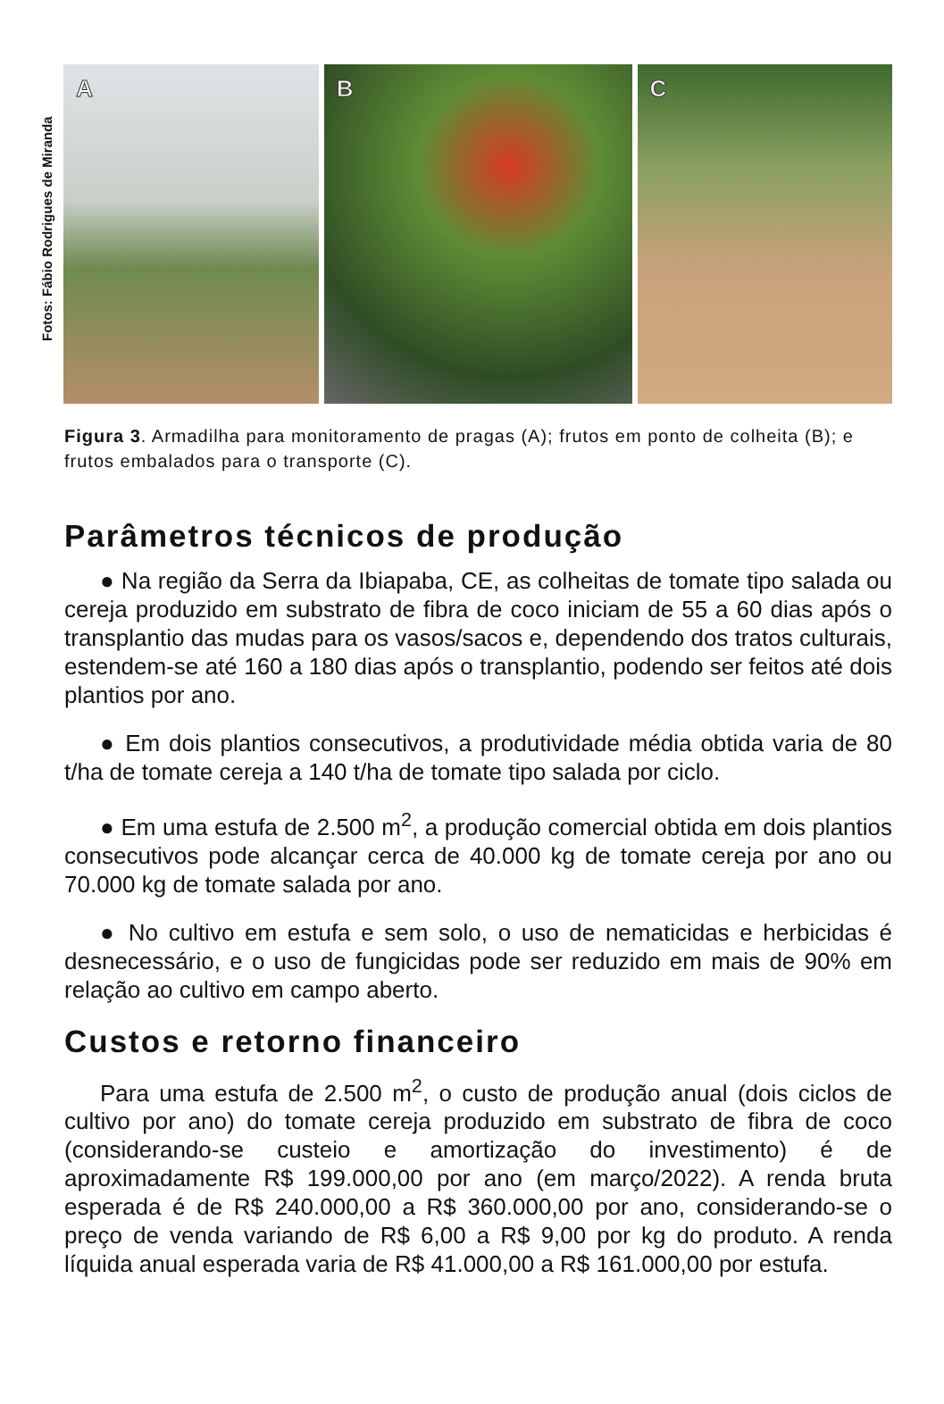Fotos: Fábio Rodrigues de Miranda
A
B
C
Figura 3. Armadilha para monitoramento de pragas (A); frutos em ponto de colheita (B); e frutos embalados para o transporte (C).
Parâmetros técnicos de produção
● Na região da Serra da Ibiapaba, CE, as colheitas de tomate tipo salada ou cereja produzido em substrato de fibra de coco iniciam de 55 a 60 dias após o transplantio das mudas para os vasos/sacos e, dependendo dos tratos culturais, estendem-se até 160 a 180 dias após o transplantio, podendo ser feitos até dois plantios por ano.
● Em dois plantios consecutivos, a produtividade média obtida varia de 80 t/ha de tomate cereja a 140 t/ha de tomate tipo salada por ciclo.
● Em uma estufa de 2.500 m<sup>2</sup>, a produção comercial obtida em dois plantios consecutivos pode alcançar cerca de 40.000 kg de tomate cereja por ano ou 70.000 kg de tomate salada por ano.
● No cultivo em estufa e sem solo, o uso de nematicidas e herbicidas é desnecessário, e o uso de fungicidas pode ser reduzido em mais de 90% em relação ao cultivo em campo aberto.
Custos e retorno financeiro
Para uma estufa de 2.500 m<sup>2</sup>, o custo de produção anual (dois ciclos de cultivo por ano) do tomate cereja produzido em substrato de fibra de coco (considerando-se custeio e amortização do investimento) é de aproximadamente R$ 199.000,00 por ano (em março/2022). A renda bruta esperada é de R$ 240.000,00 a R$ 360.000,00 por ano, considerando-se o preço de venda variando de R$ 6,00 a R$ 9,00 por kg do produto. A renda líquida anual esperada varia de R$ 41.000,00 a R$ 161.000,00 por estufa.